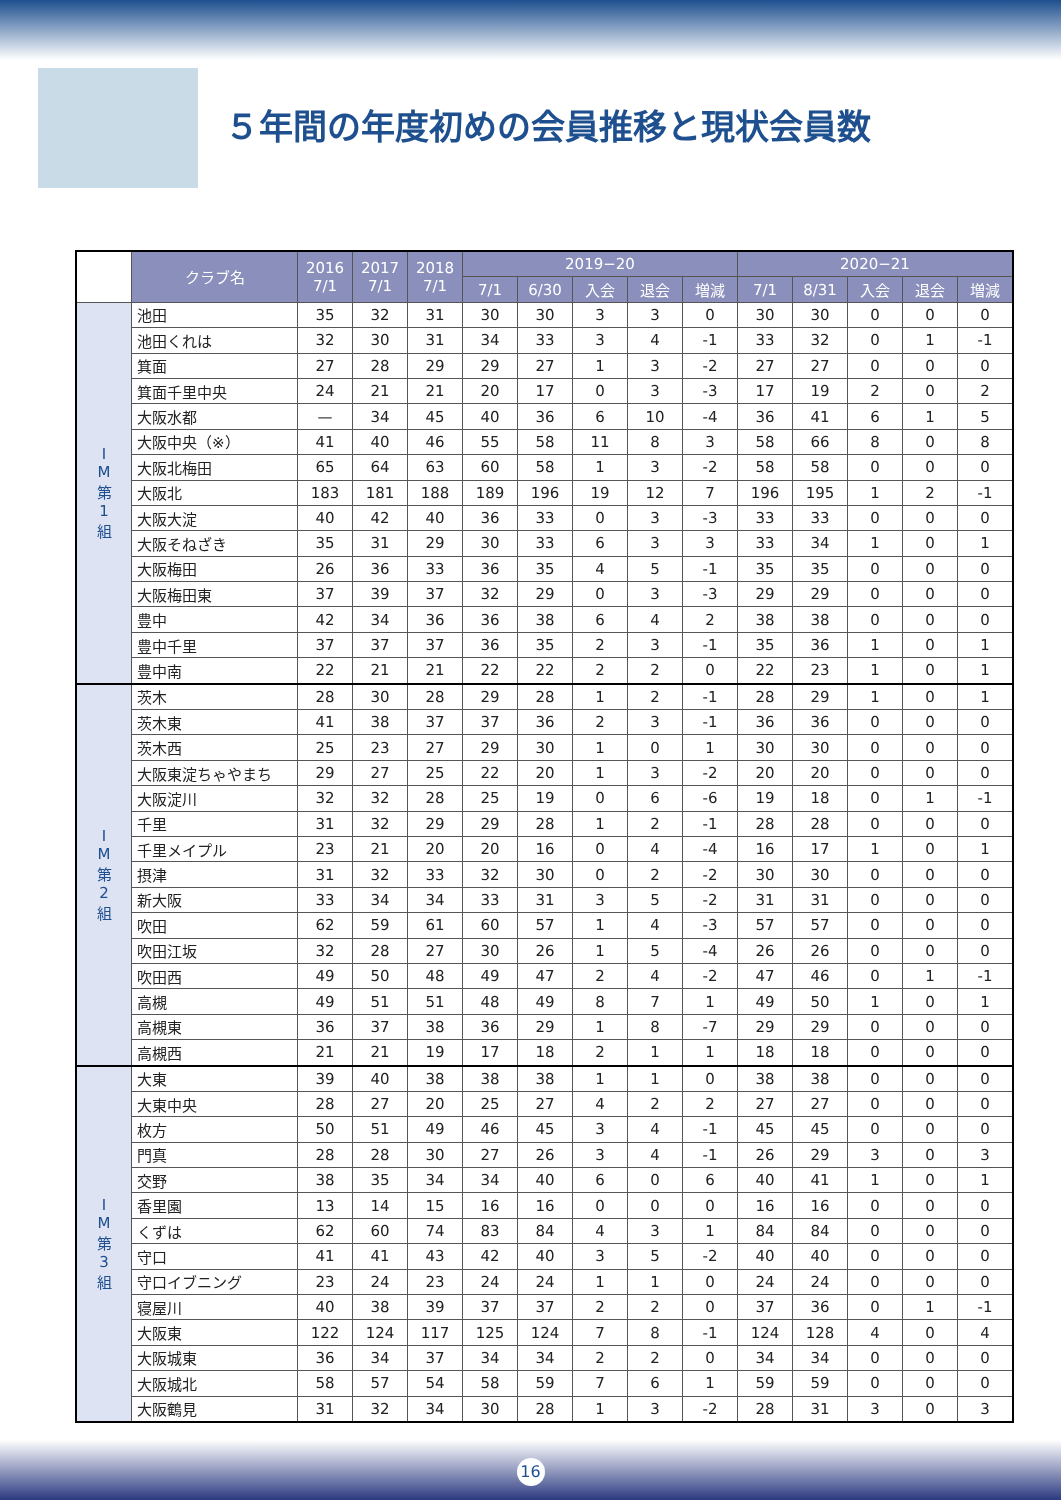５年間の年度初めの会員推移と現状会員数
| | クラブ名 | 2016 7/1 | 2017 7/1 | 2018 7/1 | 2019−20 | | | | | 2020−21 | | | | |
| --- | --- | --- | --- | --- | --- | --- | --- | --- | --- | --- | --- | --- | --- | --- |
| | | | | | 7/1 | 6/30 | 入会 | 退会 | 増減 | 7/1 | 8/31 | 入会 | 退会 | 増減 |
| I M 第 1 組 | 池田 | 35 | 32 | 31 | 30 | 30 | 3 | 3 | 0 | 30 | 30 | 0 | 0 | 0 |
| | 池田くれは | 32 | 30 | 31 | 34 | 33 | 3 | 4 | -1 | 33 | 32 | 0 | 1 | -1 |
| | 箕面 | 27 | 28 | 29 | 29 | 27 | 1 | 3 | -2 | 27 | 27 | 0 | 0 | 0 |
| | 箕面千里中央 | 24 | 21 | 21 | 20 | 17 | 0 | 3 | -3 | 17 | 19 | 2 | 0 | 2 |
| | 大阪水都 | — | 34 | 45 | 40 | 36 | 6 | 10 | -4 | 36 | 41 | 6 | 1 | 5 |
| | 大阪中央（※） | 41 | 40 | 46 | 55 | 58 | 11 | 8 | 3 | 58 | 66 | 8 | 0 | 8 |
| | 大阪北梅田 | 65 | 64 | 63 | 60 | 58 | 1 | 3 | -2 | 58 | 58 | 0 | 0 | 0 |
| | 大阪北 | 183 | 181 | 188 | 189 | 196 | 19 | 12 | 7 | 196 | 195 | 1 | 2 | -1 |
| | 大阪大淀 | 40 | 42 | 40 | 36 | 33 | 0 | 3 | -3 | 33 | 33 | 0 | 0 | 0 |
| | 大阪そねざき | 35 | 31 | 29 | 30 | 33 | 6 | 3 | 3 | 33 | 34 | 1 | 0 | 1 |
| | 大阪梅田 | 26 | 36 | 33 | 36 | 35 | 4 | 5 | -1 | 35 | 35 | 0 | 0 | 0 |
| | 大阪梅田東 | 37 | 39 | 37 | 32 | 29 | 0 | 3 | -3 | 29 | 29 | 0 | 0 | 0 |
| | 豊中 | 42 | 34 | 36 | 36 | 38 | 6 | 4 | 2 | 38 | 38 | 0 | 0 | 0 |
| | 豊中千里 | 37 | 37 | 37 | 36 | 35 | 2 | 3 | -1 | 35 | 36 | 1 | 0 | 1 |
| | 豊中南 | 22 | 21 | 21 | 22 | 22 | 2 | 2 | 0 | 22 | 23 | 1 | 0 | 1 |
| I M 第 2 組 | 茨木 | 28 | 30 | 28 | 29 | 28 | 1 | 2 | -1 | 28 | 29 | 1 | 0 | 1 |
| | 茨木東 | 41 | 38 | 37 | 37 | 36 | 2 | 3 | -1 | 36 | 36 | 0 | 0 | 0 |
| | 茨木西 | 25 | 23 | 27 | 29 | 30 | 1 | 0 | 1 | 30 | 30 | 0 | 0 | 0 |
| | 大阪東淀ちゃやまち | 29 | 27 | 25 | 22 | 20 | 1 | 3 | -2 | 20 | 20 | 0 | 0 | 0 |
| | 大阪淀川 | 32 | 32 | 28 | 25 | 19 | 0 | 6 | -6 | 19 | 18 | 0 | 1 | -1 |
| | 千里 | 31 | 32 | 29 | 29 | 28 | 1 | 2 | -1 | 28 | 28 | 0 | 0 | 0 |
| | 千里メイプル | 23 | 21 | 20 | 20 | 16 | 0 | 4 | -4 | 16 | 17 | 1 | 0 | 1 |
| | 摂津 | 31 | 32 | 33 | 32 | 30 | 0 | 2 | -2 | 30 | 30 | 0 | 0 | 0 |
| | 新大阪 | 33 | 34 | 34 | 33 | 31 | 3 | 5 | -2 | 31 | 31 | 0 | 0 | 0 |
| | 吹田 | 62 | 59 | 61 | 60 | 57 | 1 | 4 | -3 | 57 | 57 | 0 | 0 | 0 |
| | 吹田江坂 | 32 | 28 | 27 | 30 | 26 | 1 | 5 | -4 | 26 | 26 | 0 | 0 | 0 |
| | 吹田西 | 49 | 50 | 48 | 49 | 47 | 2 | 4 | -2 | 47 | 46 | 0 | 1 | -1 |
| | 高槻 | 49 | 51 | 51 | 48 | 49 | 8 | 7 | 1 | 49 | 50 | 1 | 0 | 1 |
| | 高槻東 | 36 | 37 | 38 | 36 | 29 | 1 | 8 | -7 | 29 | 29 | 0 | 0 | 0 |
| | 高槻西 | 21 | 21 | 19 | 17 | 18 | 2 | 1 | 1 | 18 | 18 | 0 | 0 | 0 |
| I M 第 3 組 | 大東 | 39 | 40 | 38 | 38 | 38 | 1 | 1 | 0 | 38 | 38 | 0 | 0 | 0 |
| | 大東中央 | 28 | 27 | 20 | 25 | 27 | 4 | 2 | 2 | 27 | 27 | 0 | 0 | 0 |
| | 枚方 | 50 | 51 | 49 | 46 | 45 | 3 | 4 | -1 | 45 | 45 | 0 | 0 | 0 |
| | 門真 | 28 | 28 | 30 | 27 | 26 | 3 | 4 | -1 | 26 | 29 | 3 | 0 | 3 |
| | 交野 | 38 | 35 | 34 | 34 | 40 | 6 | 0 | 6 | 40 | 41 | 1 | 0 | 1 |
| | 香里園 | 13 | 14 | 15 | 16 | 16 | 0 | 0 | 0 | 16 | 16 | 0 | 0 | 0 |
| | くずは | 62 | 60 | 74 | 83 | 84 | 4 | 3 | 1 | 84 | 84 | 0 | 0 | 0 |
| | 守口 | 41 | 41 | 43 | 42 | 40 | 3 | 5 | -2 | 40 | 40 | 0 | 0 | 0 |
| | 守口イブニング | 23 | 24 | 23 | 24 | 24 | 1 | 1 | 0 | 24 | 24 | 0 | 0 | 0 |
| | 寝屋川 | 40 | 38 | 39 | 37 | 37 | 2 | 2 | 0 | 37 | 36 | 0 | 1 | -1 |
| | 大阪東 | 122 | 124 | 117 | 125 | 124 | 7 | 8 | -1 | 124 | 128 | 4 | 0 | 4 |
| | 大阪城東 | 36 | 34 | 37 | 34 | 34 | 2 | 2 | 0 | 34 | 34 | 0 | 0 | 0 |
| | 大阪城北 | 58 | 57 | 54 | 58 | 59 | 7 | 6 | 1 | 59 | 59 | 0 | 0 | 0 |
| | 大阪鶴見 | 31 | 32 | 34 | 30 | 28 | 1 | 3 | -2 | 28 | 31 | 3 | 0 | 3 |
16